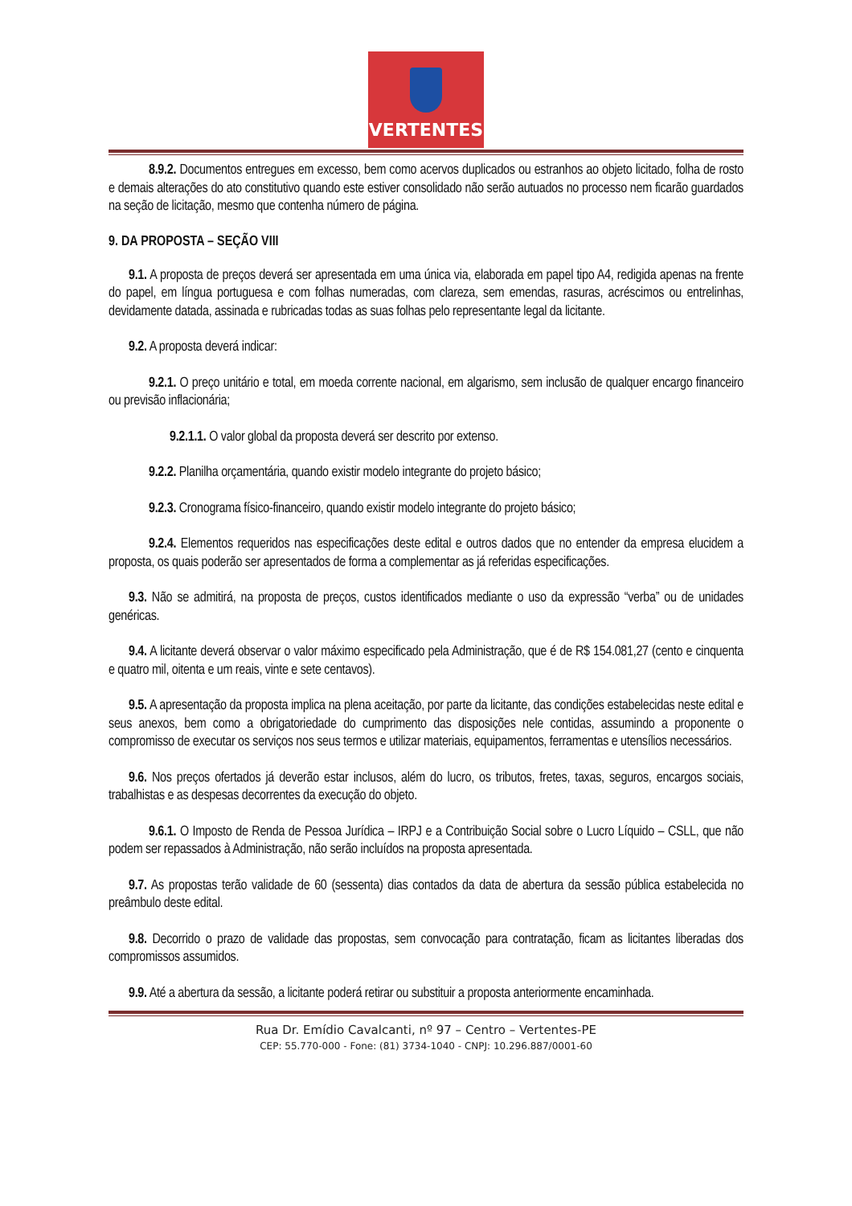VERTENTES
8.9.2. Documentos entregues em excesso, bem como acervos duplicados ou estranhos ao objeto licitado, folha de rosto e demais alterações do ato constitutivo quando este estiver consolidado não serão autuados no processo nem ficarão guardados na seção de licitação, mesmo que contenha número de página.
9. DA PROPOSTA – SEÇÃO VIII
9.1. A proposta de preços deverá ser apresentada em uma única via, elaborada em papel tipo A4, redigida apenas na frente do papel, em língua portuguesa e com folhas numeradas, com clareza, sem emendas, rasuras, acréscimos ou entrelinhas, devidamente datada, assinada e rubricadas todas as suas folhas pelo representante legal da licitante.
9.2. A proposta deverá indicar:
9.2.1. O preço unitário e total, em moeda corrente nacional, em algarismo, sem inclusão de qualquer encargo financeiro ou previsão inflacionária;
9.2.1.1. O valor global da proposta deverá ser descrito por extenso.
9.2.2. Planilha orçamentária, quando existir modelo integrante do projeto básico;
9.2.3. Cronograma físico-financeiro, quando existir modelo integrante do projeto básico;
9.2.4. Elementos requeridos nas especificações deste edital e outros dados que no entender da empresa elucidem a proposta, os quais poderão ser apresentados de forma a complementar as já referidas especificações.
9.3. Não se admitirá, na proposta de preços, custos identificados mediante o uso da expressão “verba” ou de unidades genéricas.
9.4. A licitante deverá observar o valor máximo especificado pela Administração, que é de R$ 154.081,27 (cento e cinquenta e quatro mil, oitenta e um reais, vinte e sete centavos).
9.5. A apresentação da proposta implica na plena aceitação, por parte da licitante, das condições estabelecidas neste edital e seus anexos, bem como a obrigatoriedade do cumprimento das disposições nele contidas, assumindo a proponente o compromisso de executar os serviços nos seus termos e utilizar materiais, equipamentos, ferramentas e utensílios necessários.
9.6. Nos preços ofertados já deverão estar inclusos, além do lucro, os tributos, fretes, taxas, seguros, encargos sociais, trabalhistas e as despesas decorrentes da execução do objeto.
9.6.1. O Imposto de Renda de Pessoa Jurídica – IRPJ e a Contribuição Social sobre o Lucro Líquido – CSLL, que não podem ser repassados à Administração, não serão incluídos na proposta apresentada.
9.7. As propostas terão validade de 60 (sessenta) dias contados da data de abertura da sessão pública estabelecida no preâmbulo deste edital.
9.8. Decorrido o prazo de validade das propostas, sem convocação para contratação, ficam as licitantes liberadas dos compromissos assumidos.
9.9. Até a abertura da sessão, a licitante poderá retirar ou substituir a proposta anteriormente encaminhada.
Rua Dr. Emídio Cavalcanti, nº 97 – Centro – Vertentes-PE
CEP: 55.770-000 - Fone: (81) 3734-1040 - CNPJ: 10.296.887/0001-60